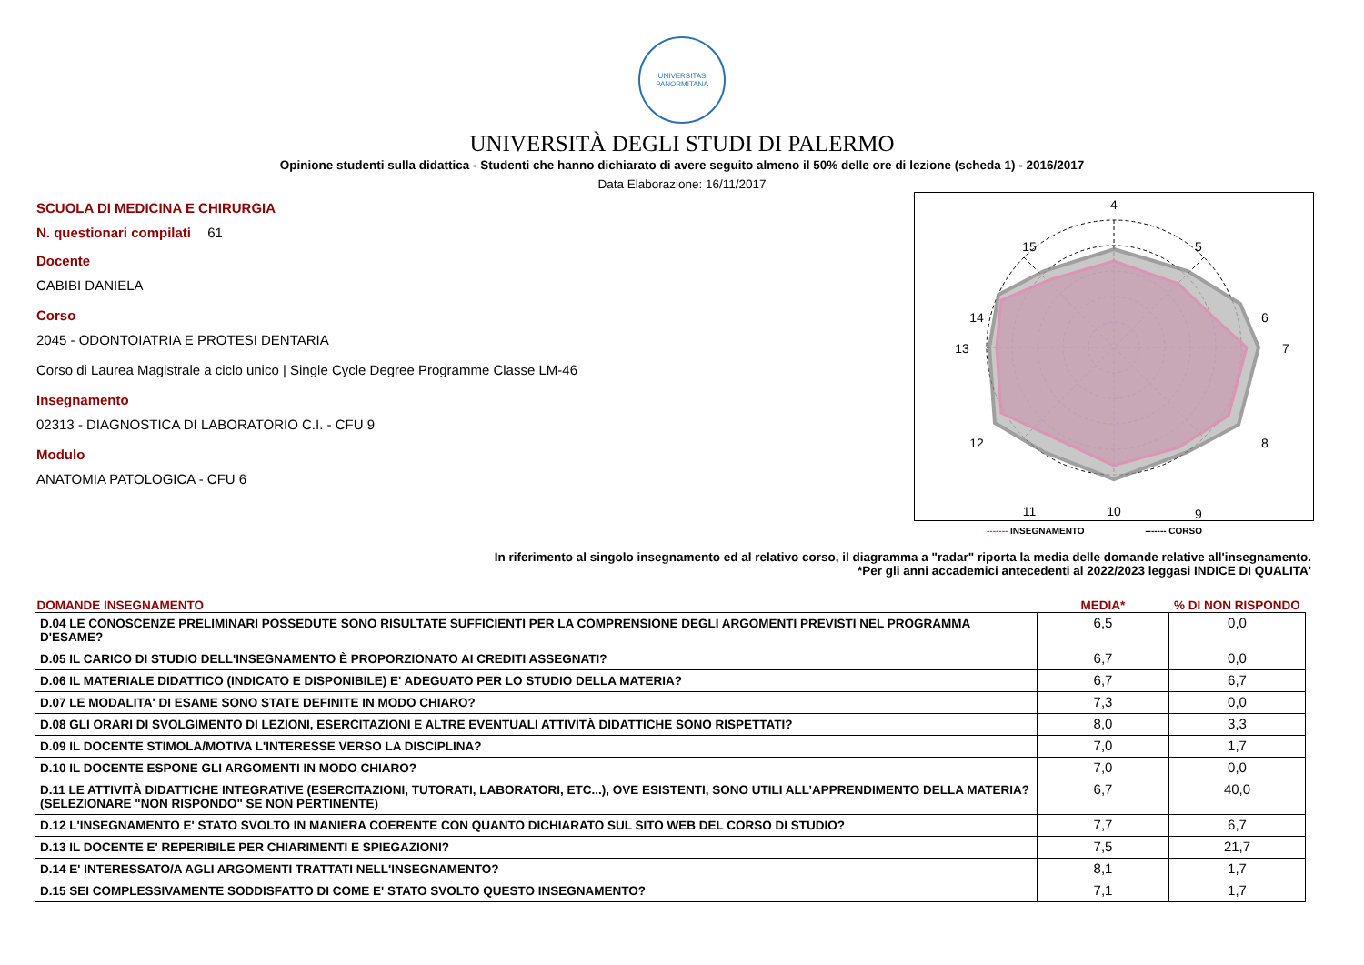UNIVERSITAS
PANORMITANA
UNIVERSITÀ DEGLI STUDI DI PALERMO
Opinione studenti sulla didattica - Studenti che hanno dichiarato di avere seguito almeno il 50% delle ore di lezione (scheda 1) - 2016/2017
Data Elaborazione: 16/11/2017
SCUOLA DI MEDICINA E CHIRURGIA
N. questionari compilati 61
Docente
CABIBI DANIELA
Corso
2045 - ODONTOIATRIA E PROTESI DENTARIA
Corso di Laurea Magistrale a ciclo unico | Single Cycle Degree Programme Classe LM-46
Insegnamento
02313 - DIAGNOSTICA DI LABORATORIO C.I. - CFU 9
Modulo
ANATOMIA PATOLOGICA - CFU 6
4
5
6
7
8
9
10
11
12
13
14
15
------- INSEGNAMENTO ------- CORSO
In riferimento al singolo insegnamento ed al relativo corso, il diagramma a "radar" riporta la media delle domande relative all'insegnamento.
*Per gli anni accademici antecedenti al 2022/2023 leggasi INDICE DI QUALITA'
| DOMANDE INSEGNAMENTO | MEDIA* | % DI NON RISPONDO |
| --- | --- | --- |
| D.04 LE CONOSCENZE PRELIMINARI POSSEDUTE SONO RISULTATE SUFFICIENTI PER LA COMPRENSIONE DEGLI ARGOMENTI PREVISTI NEL PROGRAMMA D'ESAME? | 6,5 | 0,0 |
| D.05 IL CARICO DI STUDIO DELL'INSEGNAMENTO È PROPORZIONATO AI CREDITI ASSEGNATI? | 6,7 | 0,0 |
| D.06 IL MATERIALE DIDATTICO (INDICATO E DISPONIBILE) E' ADEGUATO PER LO STUDIO DELLA MATERIA? | 6,7 | 6,7 |
| D.07 LE MODALITA' DI ESAME SONO STATE DEFINITE IN MODO CHIARO? | 7,3 | 0,0 |
| D.08 GLI ORARI DI SVOLGIMENTO DI LEZIONI, ESERCITAZIONI E ALTRE EVENTUALI ATTIVITÀ DIDATTICHE SONO RISPETTATI? | 8,0 | 3,3 |
| D.09 IL DOCENTE STIMOLA/MOTIVA L'INTERESSE VERSO LA DISCIPLINA? | 7,0 | 1,7 |
| D.10 IL DOCENTE ESPONE GLI ARGOMENTI IN MODO CHIARO? | 7,0 | 0,0 |
| D.11 LE ATTIVITÀ DIDATTICHE INTEGRATIVE (ESERCITAZIONI, TUTORATI, LABORATORI, ETC...), OVE ESISTENTI, SONO UTILI ALL’APPRENDIMENTO DELLA MATERIA? (SELEZIONARE "NON RISPONDO" SE NON PERTINENTE) | 6,7 | 40,0 |
| D.12 L'INSEGNAMENTO E' STATO SVOLTO IN MANIERA COERENTE CON QUANTO DICHIARATO SUL SITO WEB DEL CORSO DI STUDIO? | 7,7 | 6,7 |
| D.13 IL DOCENTE E' REPERIBILE PER CHIARIMENTI E SPIEGAZIONI? | 7,5 | 21,7 |
| D.14 E' INTERESSATO/A AGLI ARGOMENTI TRATTATI NELL'INSEGNAMENTO? | 8,1 | 1,7 |
| D.15 SEI COMPLESSIVAMENTE SODDISFATTO DI COME E' STATO SVOLTO QUESTO INSEGNAMENTO? | 7,1 | 1,7 |